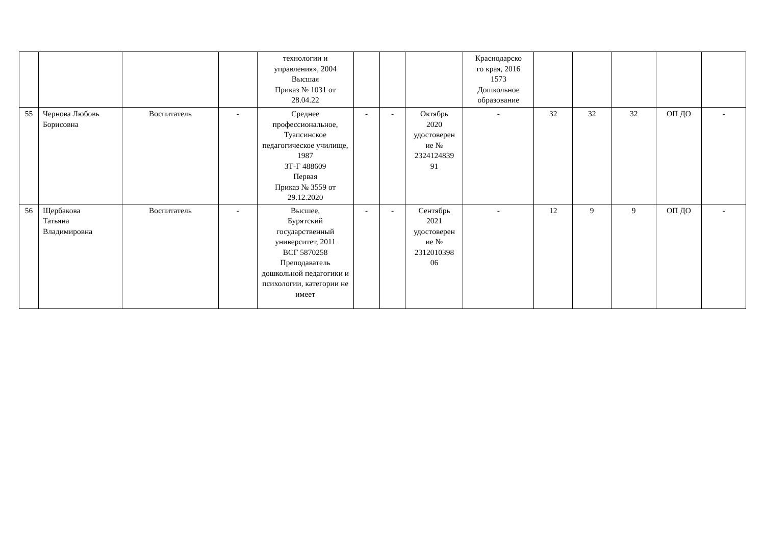| | | | | технологии и управления», 2004 Высшая Приказ № 1031 от 28.04.22 | | | | Краснодарско го края, 2016 1573 Дошкольное образование | | | | | |
| 55 | Чернова Любовь Борисовна | Воспитатель | - | Среднее профессиональное, Туапсинское педагогическое училище, 1987 ЗТ-Г 488609 Первая Приказ № 3559 от 29.12.2020 | - | - | Октябрь 2020 удостоверен ие № 2324124839 91 | - | 32 | 32 | 32 | ОП ДО | - |
| 56 | Щербакова Татьяна Владимировна | Воспитатель | - | Высшее, Бурятский государственный университет, 2011 ВСГ 5870258 Преподаватель дошкольной педагогики и психологии, категории не имеет | - | - | Сентябрь 2021 удостоверен ие № 2312010398 06 | - | 12 | 9 | 9 | ОП ДО | - |